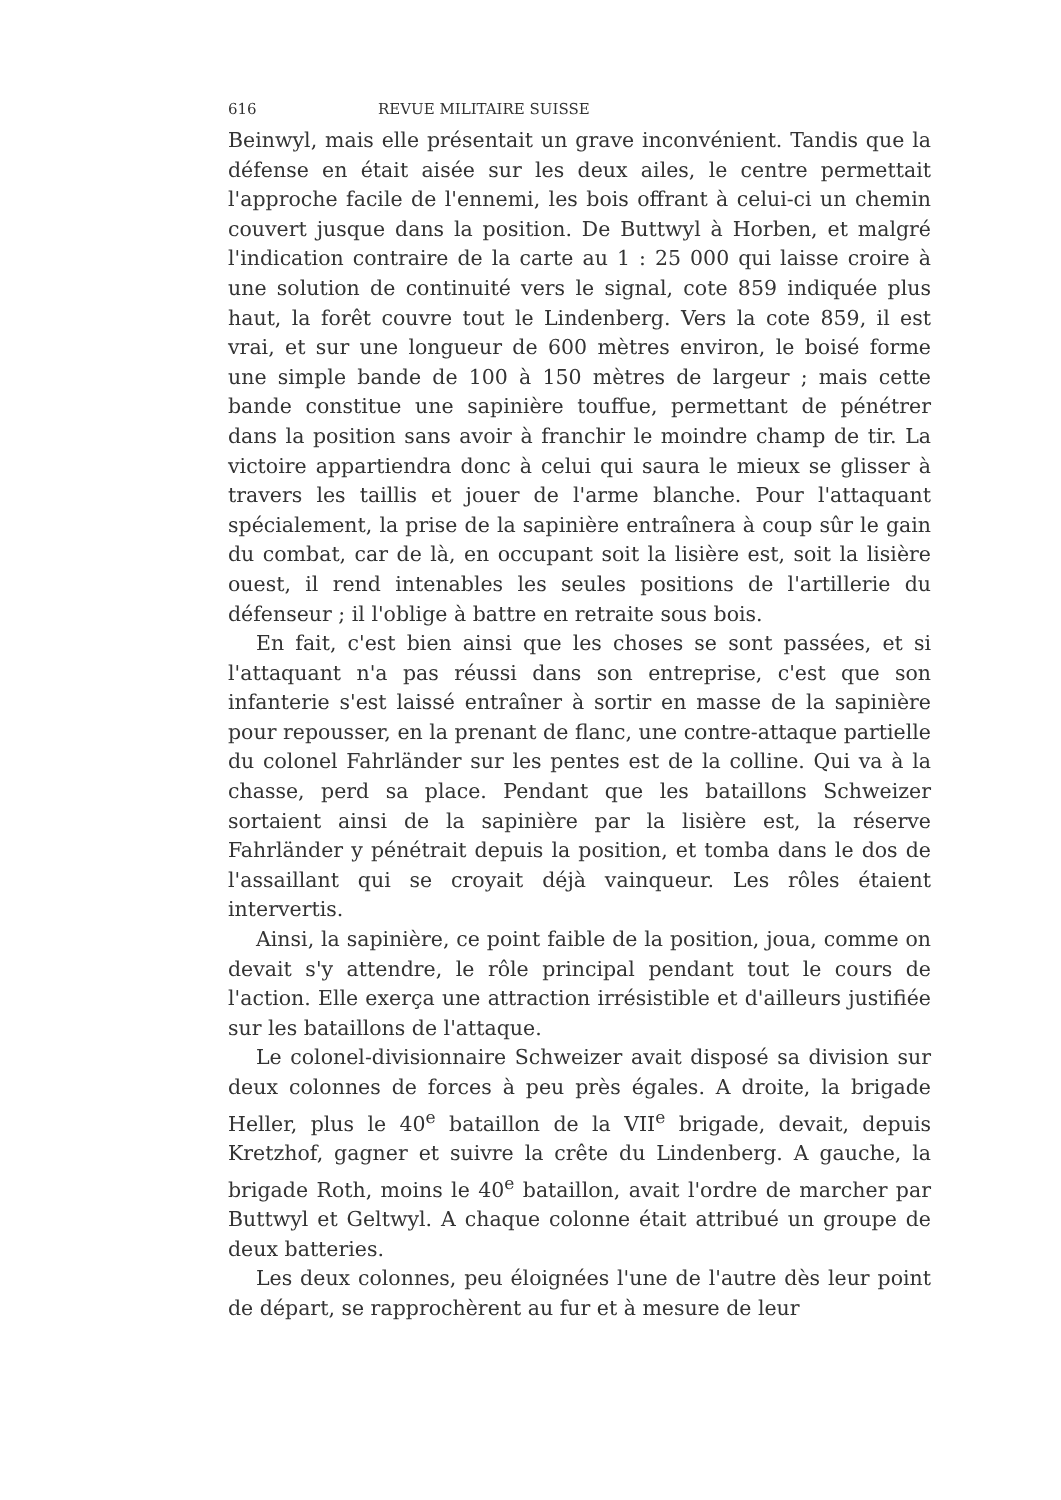616 REVUE MILITAIRE SUISSE
Beinwyl, mais elle présentait un grave inconvénient. Tandis que la défense en était aisée sur les deux ailes, le centre permettait l'approche facile de l'ennemi, les bois offrant à celui-ci un chemin couvert jusque dans la position. De Buttwyl à Horben, et malgré l'indication contraire de la carte au 1 : 25 000 qui laisse croire à une solution de continuité vers le signal, cote 859 indiquée plus haut, la forêt couvre tout le Lindenberg. Vers la cote 859, il est vrai, et sur une longueur de 600 mètres environ, le boisé forme une simple bande de 100 à 150 mètres de largeur ; mais cette bande constitue une sapinière touffue, permettant de pénétrer dans la position sans avoir à franchir le moindre champ de tir. La victoire appartiendra donc à celui qui saura le mieux se glisser à travers les taillis et jouer de l'arme blanche. Pour l'attaquant spécialement, la prise de la sapinière entraînera à coup sûr le gain du combat, car de là, en occupant soit la lisière est, soit la lisière ouest, il rend intenables les seules positions de l'artillerie du défenseur ; il l'oblige à battre en retraite sous bois.
En fait, c'est bien ainsi que les choses se sont passées, et si l'attaquant n'a pas réussi dans son entreprise, c'est que son infanterie s'est laissé entraîner à sortir en masse de la sapinière pour repousser, en la prenant de flanc, une contre-attaque partielle du colonel Fahrländer sur les pentes est de la colline. Qui va à la chasse, perd sa place. Pendant que les bataillons Schweizer sortaient ainsi de la sapinière par la lisière est, la réserve Fahrländer y pénétrait depuis la position, et tomba dans le dos de l'assaillant qui se croyait déjà vainqueur. Les rôles étaient intervertis.
Ainsi, la sapinière, ce point faible de la position, joua, comme on devait s'y attendre, le rôle principal pendant tout le cours de l'action. Elle exerça une attraction irrésistible et d'ailleurs justifiée sur les bataillons de l'attaque.
Le colonel-divisionnaire Schweizer avait disposé sa division sur deux colonnes de forces à peu près égales. A droite, la brigade Heller, plus le 40<sup>e</sup> bataillon de la VII<sup>e</sup> brigade, devait, depuis Kretzhof, gagner et suivre la crête du Lindenberg. A gauche, la brigade Roth, moins le 40<sup>e</sup> bataillon, avait l'ordre de marcher par Buttwyl et Geltwyl. A chaque colonne était attribué un groupe de deux batteries.
Les deux colonnes, peu éloignées l'une de l'autre dès leur point de départ, se rapprochèrent au fur et à mesure de leur